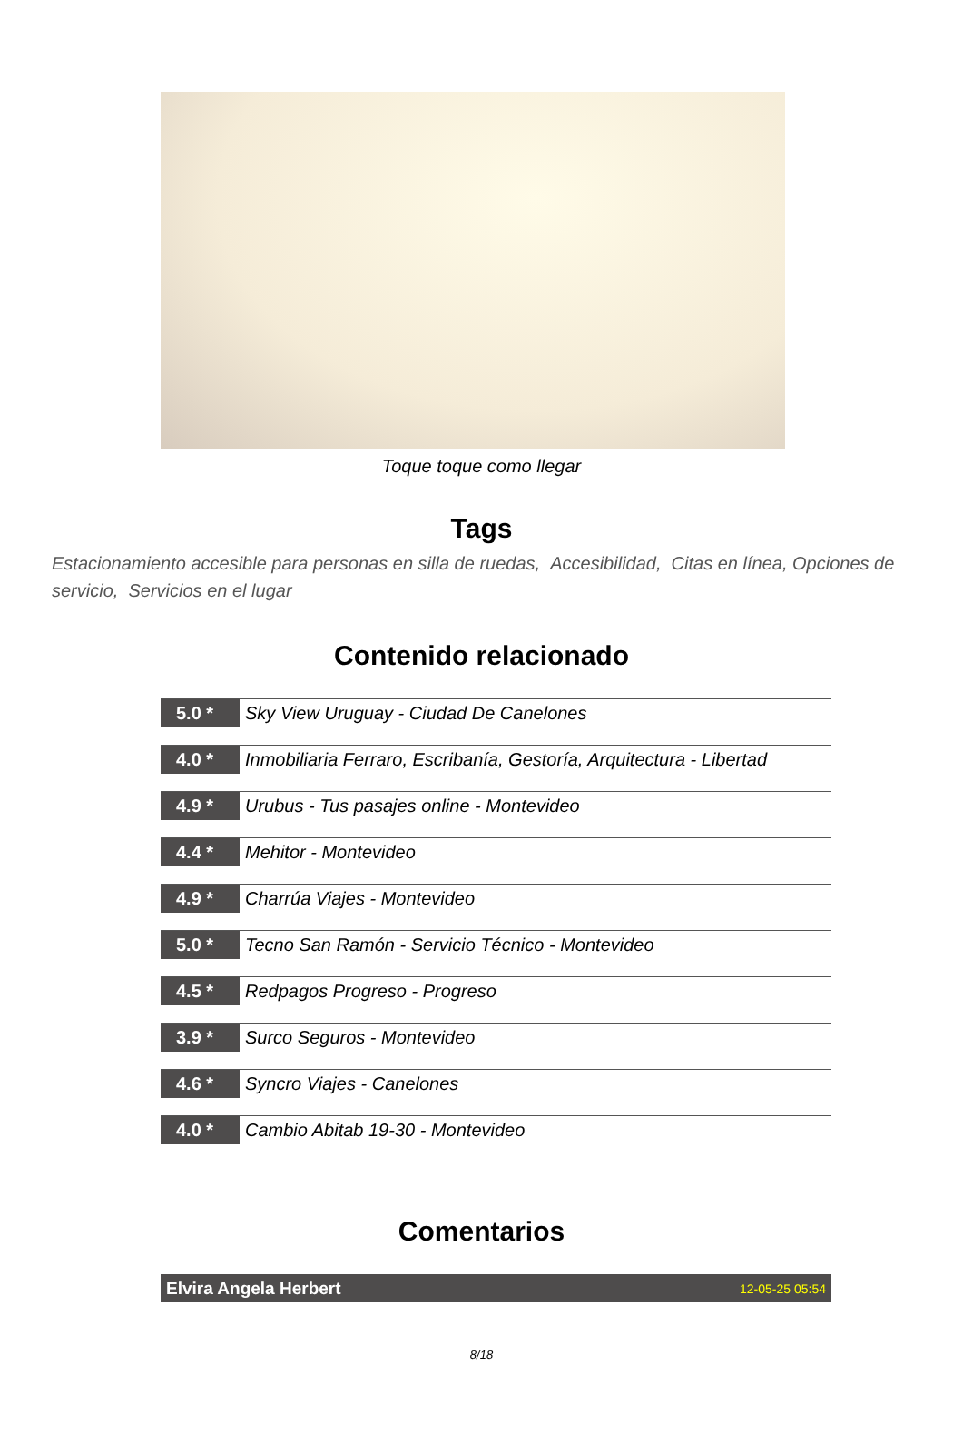Toque toque como llegar
Tags
Estacionamiento accesible para personas en silla de ruedas, Accesibilidad, Citas en línea, Opciones de servicio, Servicios en el lugar
Contenido relacionado
5.0 *
Sky View Uruguay - Ciudad De Canelones
4.0 *
Inmobiliaria Ferraro, Escribanía, Gestoría, Arquitectura - Libertad
4.9 *
Urubus - Tus pasajes online - Montevideo
4.4 *
Mehitor - Montevideo
4.9 *
Charrúa Viajes - Montevideo
5.0 *
Tecno San Ramón - Servicio Técnico - Montevideo
4.5 *
Redpagos Progreso - Progreso
3.9 *
Surco Seguros - Montevideo
4.6 *
Syncro Viajes - Canelones
4.0 *
Cambio Abitab 19-30 - Montevideo
Comentarios
Elvira Angela Herbert 12-05-25 05:54
8/18